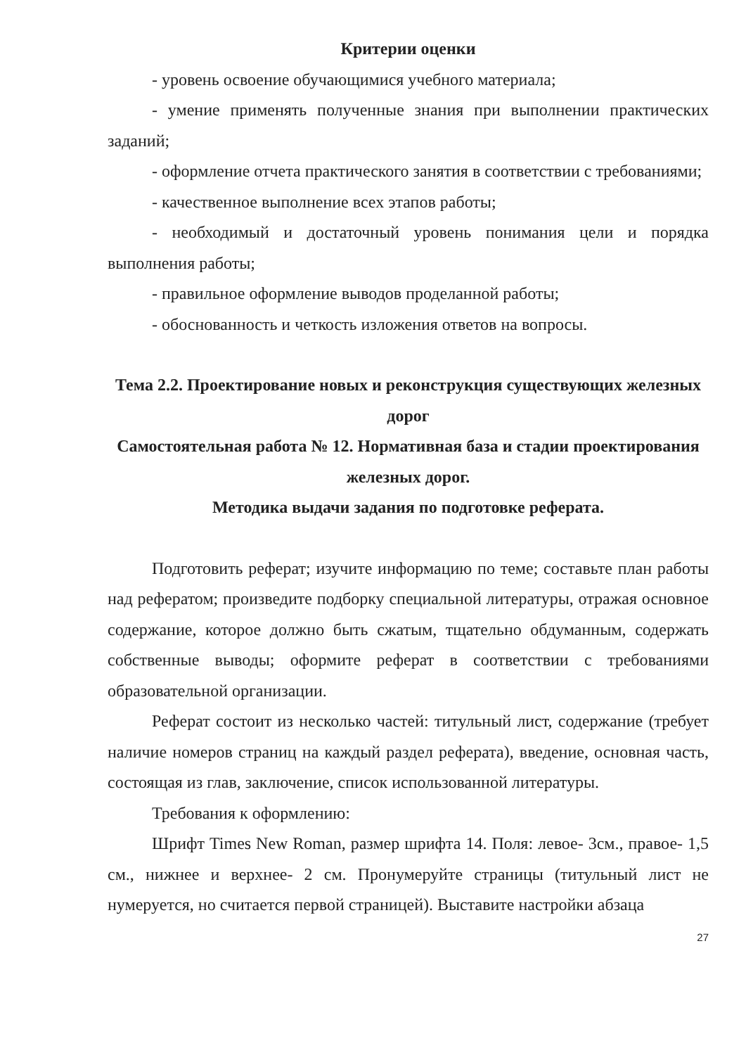Критерии оценки
- уровень освоение обучающимися учебного материала;
- умение применять полученные знания при выполнении практических заданий;
- оформление отчета практического занятия в соответствии с требованиями;
- качественное выполнение всех этапов работы;
- необходимый и достаточный уровень понимания цели и порядка выполнения работы;
- правильное оформление выводов проделанной работы;
- обоснованность и четкость изложения ответов на вопросы.
Тема 2.2. Проектирование новых и реконструкция существующих железных дорог
Самостоятельная работа № 12. Нормативная база и стадии проектирования железных дорог.
Методика выдачи задания по подготовке реферата.
Подготовить реферат; изучите информацию по теме; составьте план работы над рефератом; произведите подборку специальной литературы, отражая основное содержание, которое должно быть сжатым, тщательно обдуманным, содержать собственные выводы; оформите реферат в соответствии с требованиями образовательной организации.
Реферат состоит из несколько частей: титульный лист, содержание (требует наличие номеров страниц на каждый раздел реферата), введение, основная часть, состоящая из глав, заключение, список использованной литературы.
Требования к оформлению:
Шрифт Times New Roman, размер шрифта 14. Поля: левое- 3см., правое- 1,5 см., нижнее и верхнее- 2 см. Пронумеруйте страницы (титульный лист не нумеруется, но считается первой страницей). Выставите настройки абзаца
27